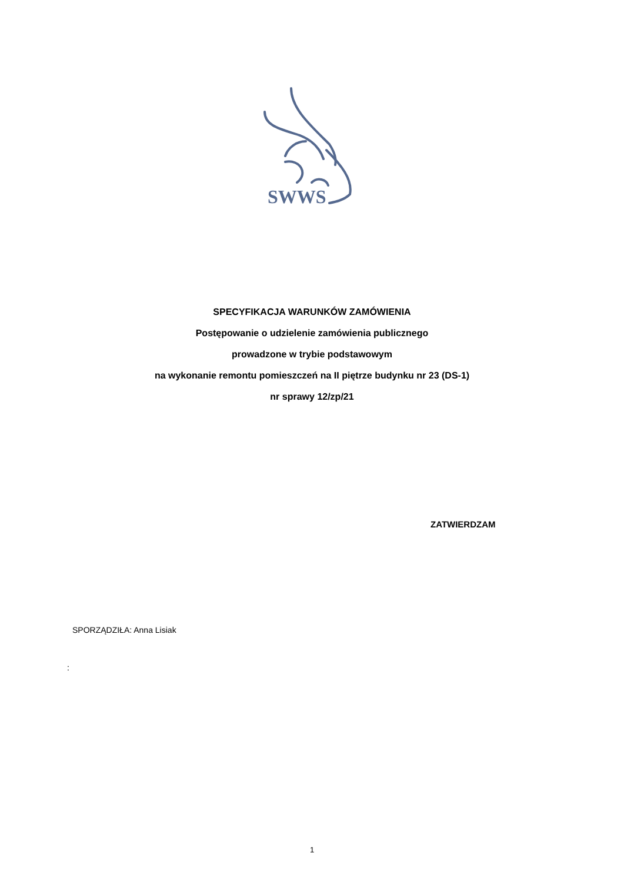SWWS
SPECYFIKACJA WARUNKÓW ZAMÓWIENIA
Postępowanie o udzielenie zamówienia publicznego
prowadzone w trybie podstawowym
na wykonanie remontu pomieszczeń na II piętrze budynku nr 23 (DS-1)
nr sprawy 12/zp/21
ZATWIERDZAM
SPORZĄDZIŁA: Anna Lisiak
:
1